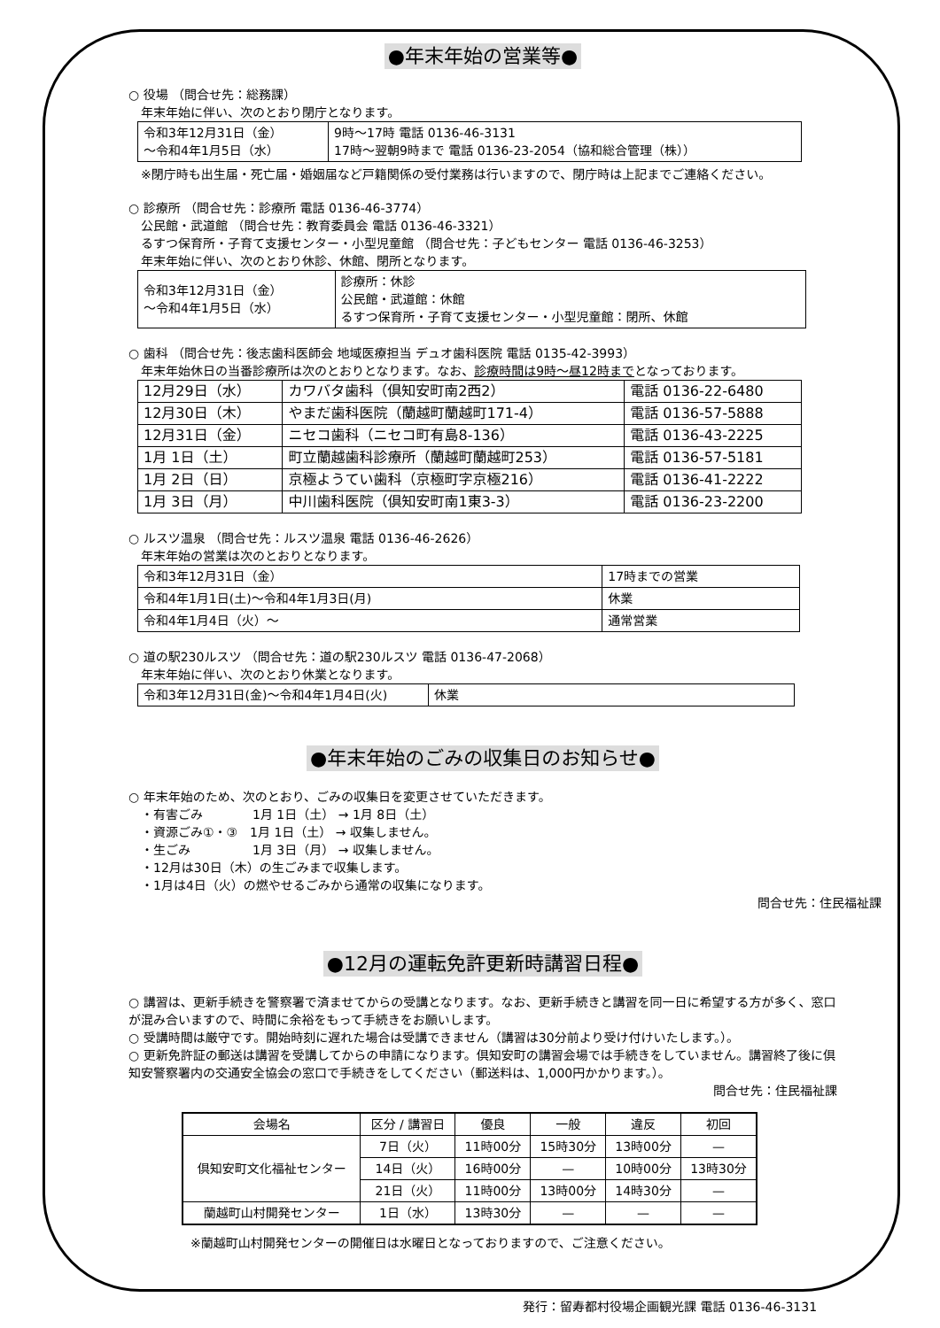●年末年始の営業等●
○ 役場 （問合せ先：総務課）
　年末年始に伴い、次のとおり閉庁となります。
| 令和3年12月31日（金） ～令和4年1月5日（水） | 9時～17時 電話 0136-46-3131 17時～翌朝9時まで 電話 0136-23-2054（協和総合管理（株）） |
　※閉庁時も出生届・死亡届・婚姻届など戸籍関係の受付業務は行いますので、閉庁時は上記までご連絡ください。
○ 診療所 （問合せ先：診療所 電話 0136-46-3774）
　公民館・武道館 （問合せ先：教育委員会 電話 0136-46-3321）
　るすつ保育所・子育て支援センター・小型児童館 （問合せ先：子どもセンター 電話 0136-46-3253）
　年末年始に伴い、次のとおり休診、休館、閉所となります。
| 令和3年12月31日（金） ～令和4年1月5日（水） | 診療所：休診 公民館・武道館：休館 るすつ保育所・子育て支援センター・小型児童館：閉所、休館 |
○ 歯科 （問合せ先：後志歯科医師会 地域医療担当 デュオ歯科医院 電話 0135-42-3993）
　年末年始休日の当番診療所は次のとおりとなります。なお、診療時間は9時～昼12時までとなっております。
| 12月29日（水） | カワバタ歯科（倶知安町南2西2） | 電話 0136-22-6480 |
| 12月30日（木） | やまだ歯科医院（蘭越町蘭越町171-4） | 電話 0136-57-5888 |
| 12月31日（金） | ニセコ歯科（ニセコ町有島8-136） | 電話 0136-43-2225 |
| 1月 1日（土） | 町立蘭越歯科診療所（蘭越町蘭越町253） | 電話 0136-57-5181 |
| 1月 2日（日） | 京極ようてい歯科（京極町字京極216） | 電話 0136-41-2222 |
| 1月 3日（月） | 中川歯科医院（倶知安町南1東3-3） | 電話 0136-23-2200 |
○ ルスツ温泉 （問合せ先：ルスツ温泉 電話 0136-46-2626）
　年末年始の営業は次のとおりとなります。
| 令和3年12月31日（金） | 17時までの営業 |
| 令和4年1月1日(土)～令和4年1月3日(月) | 休業 |
| 令和4年1月4日（火）～ | 通常営業 |
○ 道の駅230ルスツ （問合せ先：道の駅230ルスツ 電話 0136-47-2068）
　年末年始に伴い、次のとおり休業となります。
| 令和3年12月31日(金)～令和4年1月4日(火) | 休業 |
●年末年始のごみの収集日のお知らせ●
○ 年末年始のため、次のとおり、ごみの収集日を変更させていただきます。
　・有害ごみ　　　　1月 1日（土） → 1月 8日（土）
　・資源ごみ①・③　1月 1日（土） → 収集しません。
　・生ごみ　　　　　1月 3日（月） → 収集しません。
　・12月は30日（木）の生ごみまで収集します。
　・1月は4日（火）の燃やせるごみから通常の収集になります。
問合せ先：住民福祉課
●12月の運転免許更新時講習日程●
○ 講習は、更新手続きを警察署で済ませてからの受講となります。なお、更新手続きと講習を同一日に希望する方が多く、窓口が混み合いますので、時間に余裕をもって手続きをお願いします。
○ 受講時間は厳守です。開始時刻に遅れた場合は受講できません（講習は30分前より受け付けいたします。）。
○ 更新免許証の郵送は講習を受講してからの申請になります。倶知安町の講習会場では手続きをしていません。講習終了後に倶知安警察署内の交通安全協会の窓口で手続きをしてください（郵送料は、1,000円かかります。）。
問合せ先：住民福祉課
| 会場名 | 区分 / 講習日 | 優良 | 一般 | 違反 | 初回 |
| --- | --- | --- | --- | --- | --- |
| 倶知安町文化福祉センター | 7日（火） | 11時00分 | 15時30分 | 13時00分 | — |
| | 14日（火） | 16時00分 | — | 10時00分 | 13時30分 |
| | 21日（火） | 11時00分 | 13時00分 | 14時30分 | — |
| 蘭越町山村開発センター | 1日（水） | 13時30分 | — | — | — |
※蘭越町山村開発センターの開催日は水曜日となっておりますので、ご注意ください。
発行：留寿都村役場企画観光課 電話 0136-46-3131